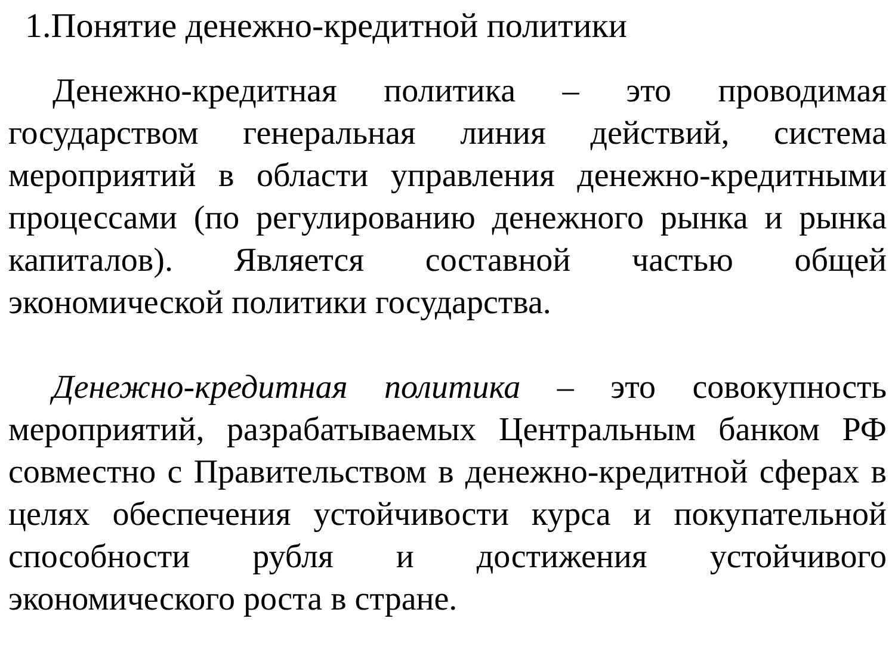1.Понятие денежно-кредитной политики
Денежно-кредитная политика – это проводимая государством генеральная линия действий, система мероприятий в области управления денежно-кредитными процессами (по регулированию денежного рынка и рынка капиталов). Является составной частью общей экономической политики государства.
Денежно-кредитная политика – это совокупность мероприятий, разрабатываемых Центральным банком РФ совместно с Правительством в денежно-кредитной сферах в целях обеспечения устойчивости курса и покупательной способности рубля и достижения устойчивого экономического роста в стране.